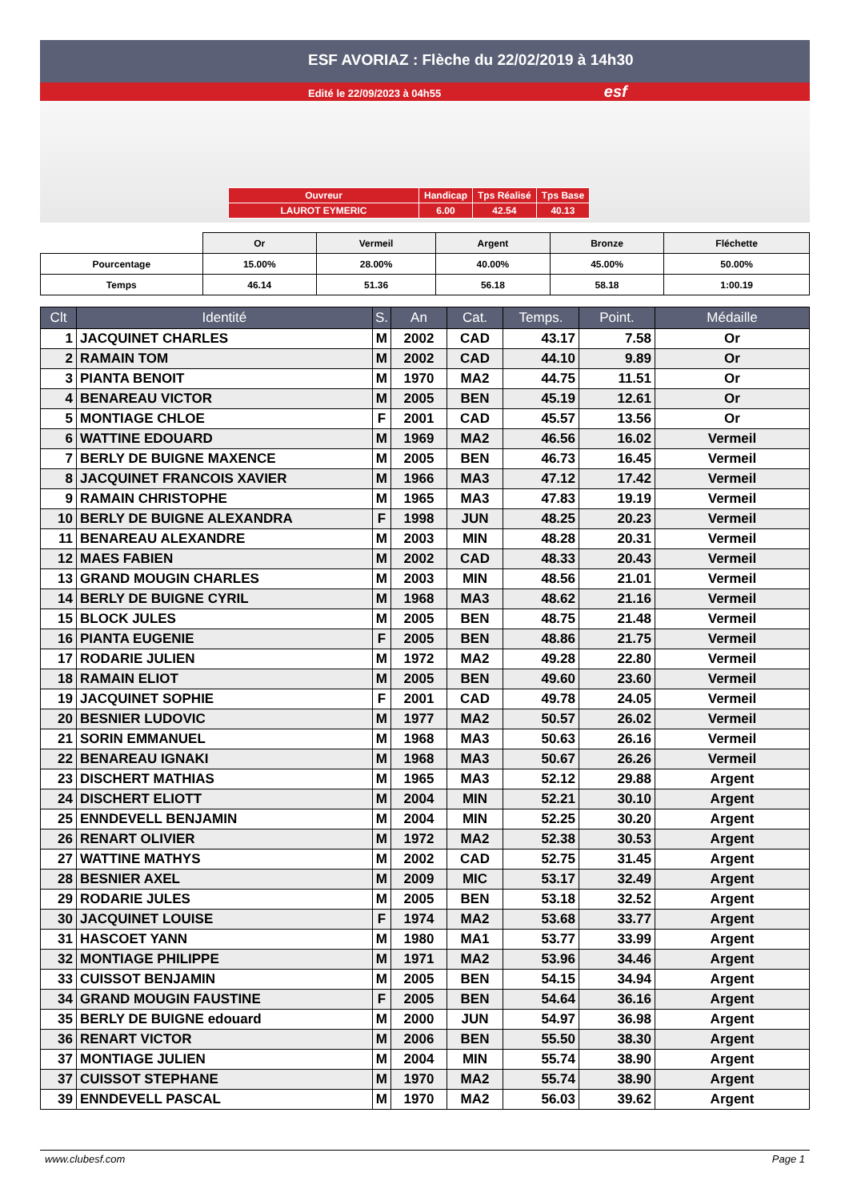ESF AVORIAZ : Flèche du 22/02/2019 à 14h30
Edité le 22/09/2023 à 04h55 esf
| Ouvreur | Handicap | Tps Réalisé | Tps Base |
| LAUROT EYMERIC | 6.00 | 42.54 | 40.13 |
| | Or | Vermeil | Argent | Bronze | Fléchette |
| Pourcentage | 15.00% | 28.00% | 40.00% | 45.00% | 50.00% |
| Temps | 46.14 | 51.36 | 56.18 | 58.18 | 1:00.19 |
| Clt | Identité | S. | An | Cat. | Temps. | Point. | Médaille |
| --- | --- | --- | --- | --- | --- | --- | --- |
| 1 | JACQUINET CHARLES | M | 2002 | CAD | 43.17 | 7.58 | Or |
| 2 | RAMAIN TOM | M | 2002 | CAD | 44.10 | 9.89 | Or |
| 3 | PIANTA BENOIT | M | 1970 | MA2 | 44.75 | 11.51 | Or |
| 4 | BENAREAU VICTOR | M | 2005 | BEN | 45.19 | 12.61 | Or |
| 5 | MONTIAGE CHLOE | F | 2001 | CAD | 45.57 | 13.56 | Or |
| 6 | WATTINE EDOUARD | M | 1969 | MA2 | 46.56 | 16.02 | Vermeil |
| 7 | BERLY DE BUIGNE MAXENCE | M | 2005 | BEN | 46.73 | 16.45 | Vermeil |
| 8 | JACQUINET FRANCOIS XAVIER | M | 1966 | MA3 | 47.12 | 17.42 | Vermeil |
| 9 | RAMAIN CHRISTOPHE | M | 1965 | MA3 | 47.83 | 19.19 | Vermeil |
| 10 | BERLY DE BUIGNE ALEXANDRA | F | 1998 | JUN | 48.25 | 20.23 | Vermeil |
| 11 | BENAREAU ALEXANDRE | M | 2003 | MIN | 48.28 | 20.31 | Vermeil |
| 12 | MAES FABIEN | M | 2002 | CAD | 48.33 | 20.43 | Vermeil |
| 13 | GRAND MOUGIN CHARLES | M | 2003 | MIN | 48.56 | 21.01 | Vermeil |
| 14 | BERLY DE BUIGNE CYRIL | M | 1968 | MA3 | 48.62 | 21.16 | Vermeil |
| 15 | BLOCK JULES | M | 2005 | BEN | 48.75 | 21.48 | Vermeil |
| 16 | PIANTA EUGENIE | F | 2005 | BEN | 48.86 | 21.75 | Vermeil |
| 17 | RODARIE JULIEN | M | 1972 | MA2 | 49.28 | 22.80 | Vermeil |
| 18 | RAMAIN ELIOT | M | 2005 | BEN | 49.60 | 23.60 | Vermeil |
| 19 | JACQUINET SOPHIE | F | 2001 | CAD | 49.78 | 24.05 | Vermeil |
| 20 | BESNIER LUDOVIC | M | 1977 | MA2 | 50.57 | 26.02 | Vermeil |
| 21 | SORIN EMMANUEL | M | 1968 | MA3 | 50.63 | 26.16 | Vermeil |
| 22 | BENAREAU IGNAKI | M | 1968 | MA3 | 50.67 | 26.26 | Vermeil |
| 23 | DISCHERT MATHIAS | M | 1965 | MA3 | 52.12 | 29.88 | Argent |
| 24 | DISCHERT ELIOTT | M | 2004 | MIN | 52.21 | 30.10 | Argent |
| 25 | ENNDEVELL BENJAMIN | M | 2004 | MIN | 52.25 | 30.20 | Argent |
| 26 | RENART OLIVIER | M | 1972 | MA2 | 52.38 | 30.53 | Argent |
| 27 | WATTINE MATHYS | M | 2002 | CAD | 52.75 | 31.45 | Argent |
| 28 | BESNIER AXEL | M | 2009 | MIC | 53.17 | 32.49 | Argent |
| 29 | RODARIE JULES | M | 2005 | BEN | 53.18 | 32.52 | Argent |
| 30 | JACQUINET LOUISE | F | 1974 | MA2 | 53.68 | 33.77 | Argent |
| 31 | HASCOET YANN | M | 1980 | MA1 | 53.77 | 33.99 | Argent |
| 32 | MONTIAGE PHILIPPE | M | 1971 | MA2 | 53.96 | 34.46 | Argent |
| 33 | CUISSOT BENJAMIN | M | 2005 | BEN | 54.15 | 34.94 | Argent |
| 34 | GRAND MOUGIN FAUSTINE | F | 2005 | BEN | 54.64 | 36.16 | Argent |
| 35 | BERLY DE BUIGNE edouard | M | 2000 | JUN | 54.97 | 36.98 | Argent |
| 36 | RENART VICTOR | M | 2006 | BEN | 55.50 | 38.30 | Argent |
| 37 | MONTIAGE JULIEN | M | 2004 | MIN | 55.74 | 38.90 | Argent |
| 37 | CUISSOT STEPHANE | M | 1970 | MA2 | 55.74 | 38.90 | Argent |
| 39 | ENNDEVELL PASCAL | M | 1970 | MA2 | 56.03 | 39.62 | Argent |
www.clubesf.com Page 1